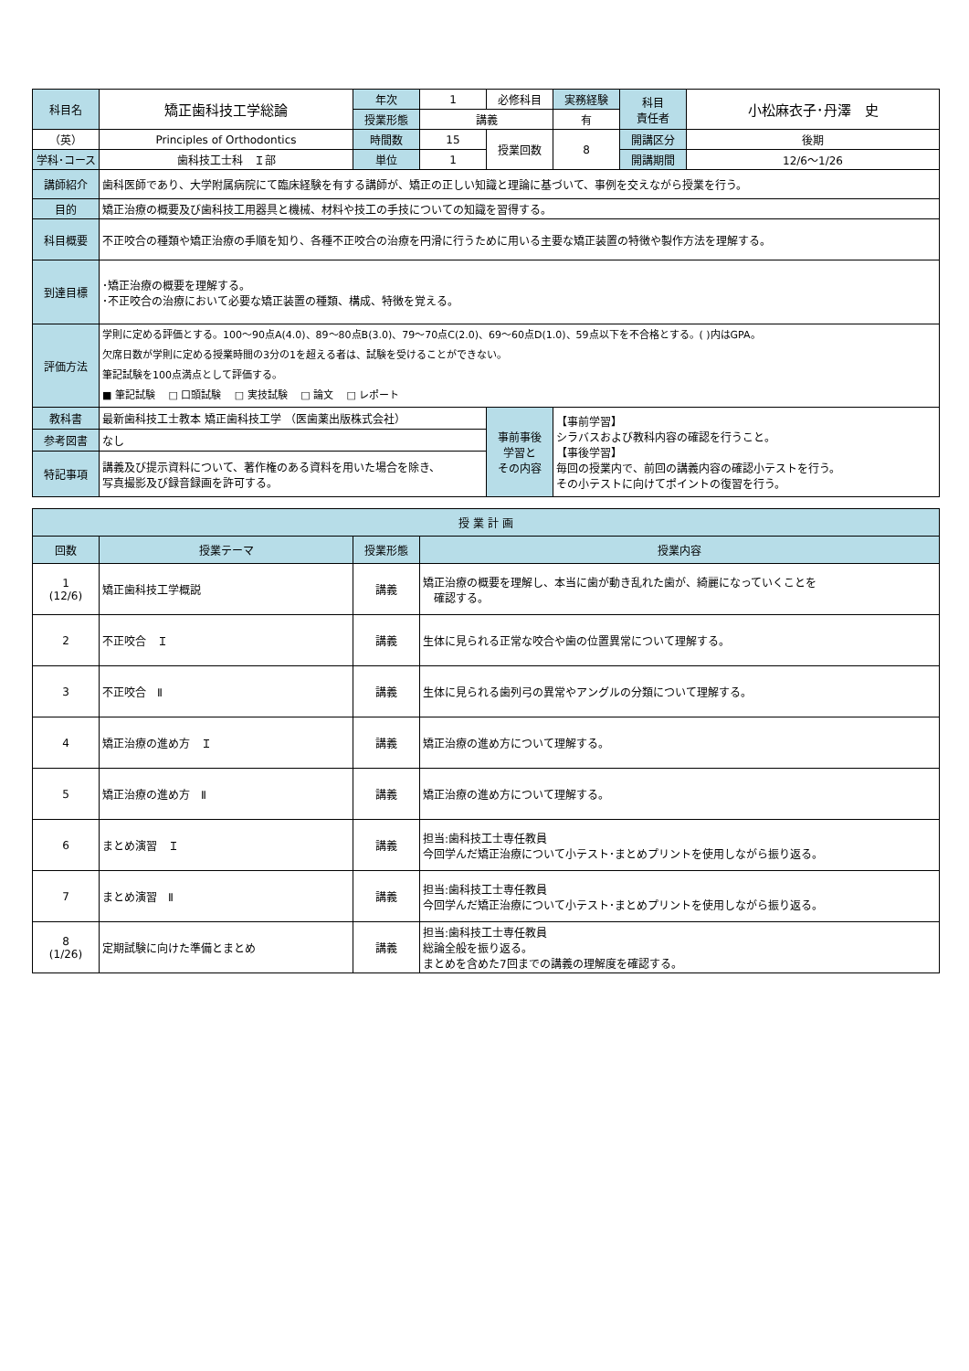| 科目名 | 矯正歯科技工学総論 | 年次 | 1 | 必修科目 | 実務経験 | 科目 責任者 | 小松麻衣子･丹澤 史 |
| | | 授業形態 | 講義 | | 有 | | |
| （英） | Principles of Orthodontics | 時間数 | 15 | 授業回数 | 8 | 開講区分 | 後期 |
| 学科･コース | 歯科技工士科 Ｉ部 | 単位 | 1 | | | 開講期間 | 12/6～1/26 |
| 講師紹介 | 歯科医師であり、大学附属病院にて臨床経験を有する講師が、矯正の正しい知識と理論に基づいて、事例を交えながら授業を行う。 | | | | | | |
| 目的 | 矯正治療の概要及び歯科技工用器具と機械、材料や技工の手技についての知識を習得する。 | | | | | | |
| 科目概要 | 不正咬合の種類や矯正治療の手順を知り、各種不正咬合の治療を円滑に行うために用いる主要な矯正装置の特徴や製作方法を理解する。 | | | | | | |
| 到達目標 | ･矯正治療の概要を理解する。 ･不正咬合の治療において必要な矯正装置の種類、構成、特徴を覚える。 | | | | | | |
| 評価方法 | 学則に定める評価とする。100～90点A(4.0)、89～80点B(3.0)、79～70点C(2.0)、69～60点D(1.0)、59点以下を不合格とする。( )内はGPA。 欠席日数が学則に定める授業時間の3分の1を超える者は、試験を受けることができない。 筆記試験を100点満点として評価する。 ■ 筆記試験 □ 口頭試験 □ 実技試験 □ 論文 □ レポート | | | | | | |
| 教科書 | 最新歯科技工士教本 矯正歯科技工学 （医歯薬出版株式会社） | | | 事前事後 学習と その内容 | 【事前学習】 シラバスおよび教科内容の確認を行うこと。 【事後学習】 毎回の授業内で、前回の講義内容の確認小テストを行う。 その小テストに向けてポイントの復習を行う。 | | |
| 参考図書 | なし | | | | | | |
| 特記事項 | 講義及び提示資料について、著作権のある資料を用いた場合を除き、 写真撮影及び録音録画を許可する。 | | | | | | |
| 授 業 計 画 | | | |
| --- | --- | --- | --- |
| 回数 | 授業テーマ | 授業形態 | 授業内容 |
| 1 (12/6) | 矯正歯科技工学概説 | 講義 | 矯正治療の概要を理解し、本当に歯が動き乱れた歯が、綺麗になっていくことを 確認する。 |
| 2 | 不正咬合 Ｉ | 講義 | 生体に見られる正常な咬合や歯の位置異常について理解する。 |
| 3 | 不正咬合 Ⅱ | 講義 | 生体に見られる歯列弓の異常やアングルの分類について理解する。 |
| 4 | 矯正治療の進め方 Ｉ | 講義 | 矯正治療の進め方について理解する。 |
| 5 | 矯正治療の進め方 Ⅱ | 講義 | 矯正治療の進め方について理解する。 |
| 6 | まとめ演習 Ｉ | 講義 | 担当:歯科技工士専任教員 今回学んだ矯正治療について小テスト･まとめプリントを使用しながら振り返る。 |
| 7 | まとめ演習 Ⅱ | 講義 | 担当:歯科技工士専任教員 今回学んだ矯正治療について小テスト･まとめプリントを使用しながら振り返る。 |
| 8 (1/26) | 定期試験に向けた準備とまとめ | 講義 | 担当:歯科技工士専任教員 総論全般を振り返る。 まとめを含めた7回までの講義の理解度を確認する。 |